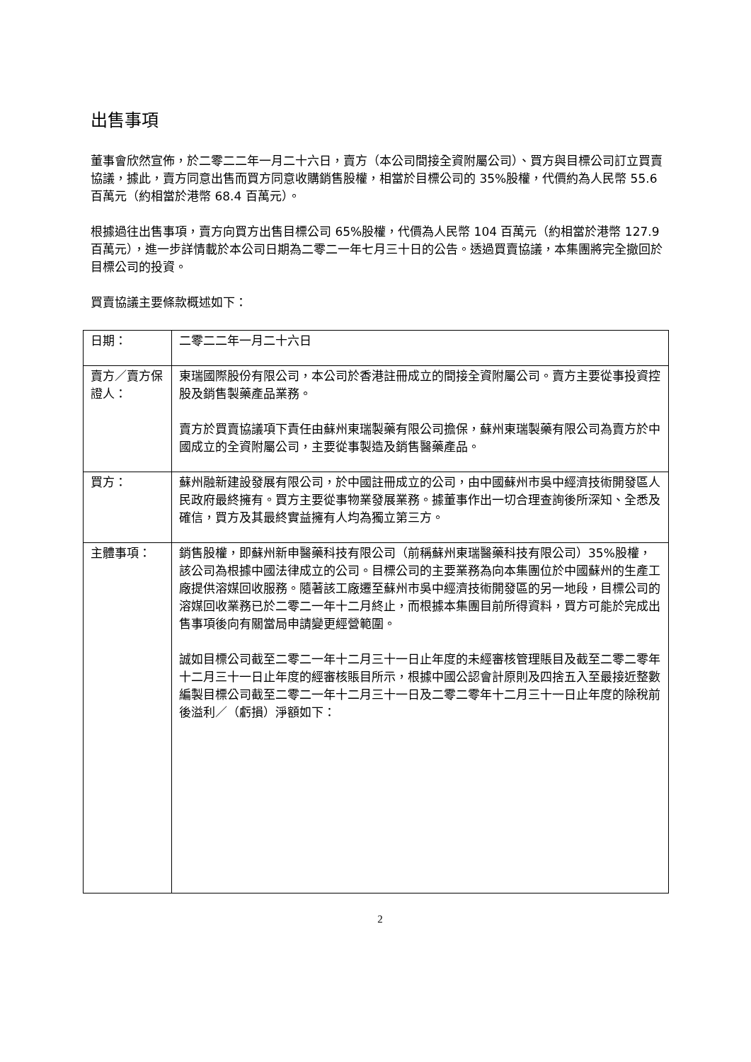出售事項
董事會欣然宣佈，於二零二二年一月二十六日，賣方（本公司間接全資附屬公司）、買方與目標公司訂立買賣協議，據此，賣方同意出售而買方同意收購銷售股權，相當於目標公司的 35%股權，代價約為人民幣 55.6 百萬元（約相當於港幣 68.4 百萬元）。
根據過往出售事項，賣方向買方出售目標公司 65%股權，代價為人民幣 104 百萬元（約相當於港幣 127.9 百萬元），進一步詳情載於本公司日期為二零二一年七月三十日的公告。透過買賣協議，本集團將完全撤回於目標公司的投資。
買賣協議主要條款概述如下：
| 日期： | 二零二二年一月二十六日 |
| 賣方／賣方保證人： | 東瑞國際股份有限公司，本公司於香港註冊成立的間接全資附屬公司。賣方主要從事投資控股及銷售製藥產品業務。 賣方於買賣協議項下責任由蘇州東瑞製藥有限公司擔保，蘇州東瑞製藥有限公司為賣方於中國成立的全資附屬公司，主要從事製造及銷售醫藥產品。 |
| 買方： | 蘇州融新建設發展有限公司，於中國註冊成立的公司，由中國蘇州市吳中經濟技術開發區人民政府最終擁有。買方主要從事物業發展業務。據董事作出一切合理查詢後所深知、全悉及確信，買方及其最終實益擁有人均為獨立第三方。 |
| 主體事項： | 銷售股權，即蘇州新申醫藥科技有限公司（前稱蘇州東瑞醫藥科技有限公司）35%股權，該公司為根據中國法律成立的公司。目標公司的主要業務為向本集團位於中國蘇州的生產工廠提供溶媒回收服務。隨著該工廠遷至蘇州市吳中經濟技術開發區的另一地段，目標公司的溶媒回收業務已於二零二一年十二月終止，而根據本集團目前所得資料，買方可能於完成出售事項後向有關當局申請變更經營範圍。 誠如目標公司截至二零二一年十二月三十一日止年度的未經審核管理賬目及截至二零二零年十二月三十一日止年度的經審核賬目所示，根據中國公認會計原則及四捨五入至最接近整數編製目標公司截至二零二一年十二月三十一日及二零二零年十二月三十一日止年度的除稅前後溢利／（虧損）淨額如下： |
2